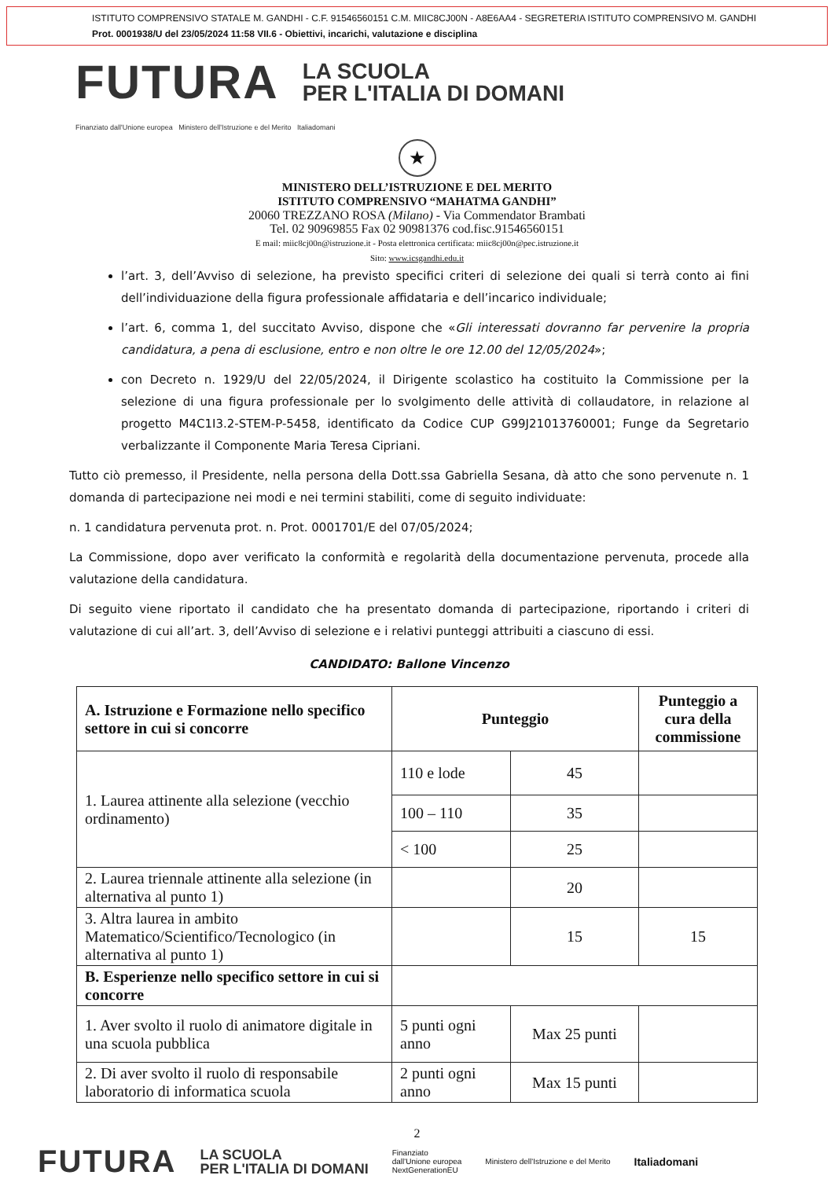ISTITUTO COMPRENSIVO STATALE M. GANDHI - C.F. 91546560151 C.M. MIIC8CJ00N - A8E6AA4 - SEGRETERIA ISTITUTO COMPRENSIVO M. GANDHI
Prot. 0001938/U del 23/05/2024 11:58 VII.6 - Obiettivi, incarichi, valutazione e disciplina
FUTURA LA SCUOLA
PER L'ITALIA DI DOMANI
Finanziato dall'Unione europea Ministero dell'Istruzione e del Merito Italiadomani
★
MINISTERO DELL’ISTRUZIONE E DEL MERITO
ISTITUTO COMPRENSIVO “MAHATMA GANDHI”
20060 TREZZANO ROSA (Milano) - Via Commendator Brambati
Tel. 02 90969855 Fax 02 90981376 cod.fisc.91546560151
E mail: miic8cj00n@istruzione.it - Posta elettronica certificata: miic8cj00n@pec.istruzione.it
Sito: www.icsgandhi.edu.it
l’art. 3, dell’Avviso di selezione, ha previsto specifici criteri di selezione dei quali si terrà conto ai fini dell’individuazione della figura professionale affidataria e dell’incarico individuale;
l’art. 6, comma 1, del succitato Avviso, dispone che «Gli interessati dovranno far pervenire la propria candidatura, a pena di esclusione, entro e non oltre le ore 12.00 del 12/05/2024»;
con Decreto n. 1929/U del 22/05/2024, il Dirigente scolastico ha costituito la Commissione per la selezione di una figura professionale per lo svolgimento delle attività di collaudatore, in relazione al progetto M4C1I3.2-STEM-P-5458, identificato da Codice CUP G99J21013760001; Funge da Segretario verbalizzante il Componente Maria Teresa Cipriani.
Tutto ciò premesso, il Presidente, nella persona della Dott.ssa Gabriella Sesana, dà atto che sono pervenute n. 1 domanda di partecipazione nei modi e nei termini stabiliti, come di seguito individuate:
n. 1 candidatura pervenuta prot. n. Prot. 0001701/E del 07/05/2024;
La Commissione, dopo aver verificato la conformità e regolarità della documentazione pervenuta, procede alla valutazione della candidatura.
Di seguito viene riportato il candidato che ha presentato domanda di partecipazione, riportando i criteri di valutazione di cui all’art. 3, dell’Avviso di selezione e i relativi punteggi attribuiti a ciascuno di essi.
CANDIDATO: Ballone Vincenzo
| A. Istruzione e Formazione nello specifico settore in cui si concorre | Punteggio | | Punteggio a cura della commissione |
| --- | --- | --- | --- |
| 1. Laurea attinente alla selezione (vecchio ordinamento) | 110 e lode | 45 | |
| | 100 – 110 | 35 | |
| | < 100 | 25 | |
| 2. Laurea triennale attinente alla selezione (in alternativa al punto 1) | | 20 | |
| 3. Altra laurea in ambito Matematico/Scientifico/Tecnologico (in alternativa al punto 1) | | 15 | 15 |
| B. Esperienze nello specifico settore in cui si concorre | | | |
| 1. Aver svolto il ruolo di animatore digitale in una scuola pubblica | 5 punti ogni anno | Max 25 punti | |
| 2. Di aver svolto il ruolo di responsabile laboratorio di informatica scuola | 2 punti ogni anno | Max 15 punti | |
2
FUTURA LA SCUOLA
PER L'ITALIA DI DOMANI Finanziato
dall'Unione europea
NextGenerationEU Ministero dell'Istruzione e del Merito Italiadomani